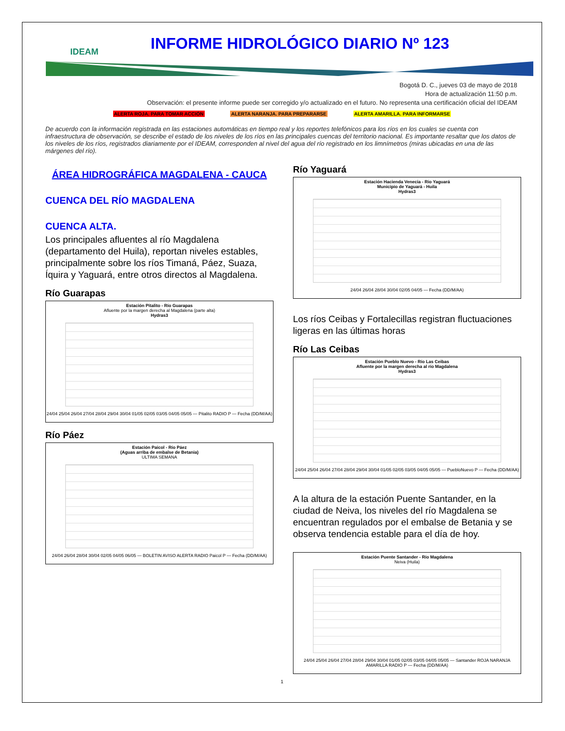IDEAM
INFORME HIDROLÓGICO DIARIO Nº 123
Bogotá D. C., jueves 03 de mayo de 2018
Hora de actualización 11:50 p.m.
Observación: el presente informe puede ser corregido y/o actualizado en el futuro. No representa una certificación oficial del IDEAM
ALERTA ROJA. PARA TOMAR ACCIÓN ALERTA NARANJA. PARA PREPARARSE ALERTA AMARILLA. PARA INFORMARSE
De acuerdo con la información registrada en las estaciones automáticas en tiempo real y los reportes telefónicos para los ríos en los cuales se cuenta con infraestructura de observación, se describe el estado de los niveles de los ríos en las principales cuencas del territorio nacional. Es importante resaltar que los datos de los niveles de los ríos, registrados diariamente por el IDEAM, corresponden al nivel del agua del río registrado en los limnímetros (miras ubicadas en una de las márgenes del río).
ÁREA HIDROGRÁFICA MAGDALENA - CAUCA
CUENCA DEL RÍO MAGDALENA
CUENCA ALTA.
Los principales afluentes al río Magdalena (departamento del Huila), reportan niveles estables, principalmente sobre los ríos Timaná, Páez, Suaza, Íquira y Yaguará, entre otros directos al Magdalena.
Río Guarapas
Estación Pitalito - Río Guarapas
Afluente por la margen derecha al Magdalena (parte alta)
Hydras3
24/04 25/04 26/04 27/04 28/04 29/04 30/04 01/05 02/05 03/05 04/05 05/05 — Pitalito RADIO P — Fecha (DD/M/AA)
Río Páez
Estación Paicol - Río Páez
(Aguas arriba de embalse de Betania)
ULTIMA SEMANA
24/04 26/04 28/04 30/04 02/05 04/05 06/05 — BOLETIN AVISO ALERTA RADIO Paicol P — Fecha (DD/M/AA)
Río Yaguará
Estación Hacienda Venecia - Río Yaguará
Municipio de Yaguará - Huila
Hydras3
24/04 26/04 28/04 30/04 02/05 04/05 — Fecha (DD/M/AA)
Los ríos Ceibas y Fortalecillas registran fluctuaciones ligeras en las últimas horas
Río Las Ceibas
Estación Pueblo Nuevo - Río Las Ceibas
Afluente por la margen derecha al río Magdalena
Hydras3
24/04 25/04 26/04 27/04 28/04 29/04 30/04 01/05 02/05 03/05 04/05 05/05 — PuebloNuevo P — Fecha (DD/M/AA)
A la altura de la estación Puente Santander, en la ciudad de Neiva, los niveles del río Magdalena se encuentran regulados por el embalse de Betania y se observa tendencia estable para el día de hoy.
Estación Puente Santander - Río Magdalena
Neiva (Huila)
24/04 25/04 26/04 27/04 28/04 29/04 30/04 01/05 02/05 03/05 04/05 05/05 — Santander ROJA NARANJA AMARILLA RADIO P — Fecha (DD/M/AA)
1